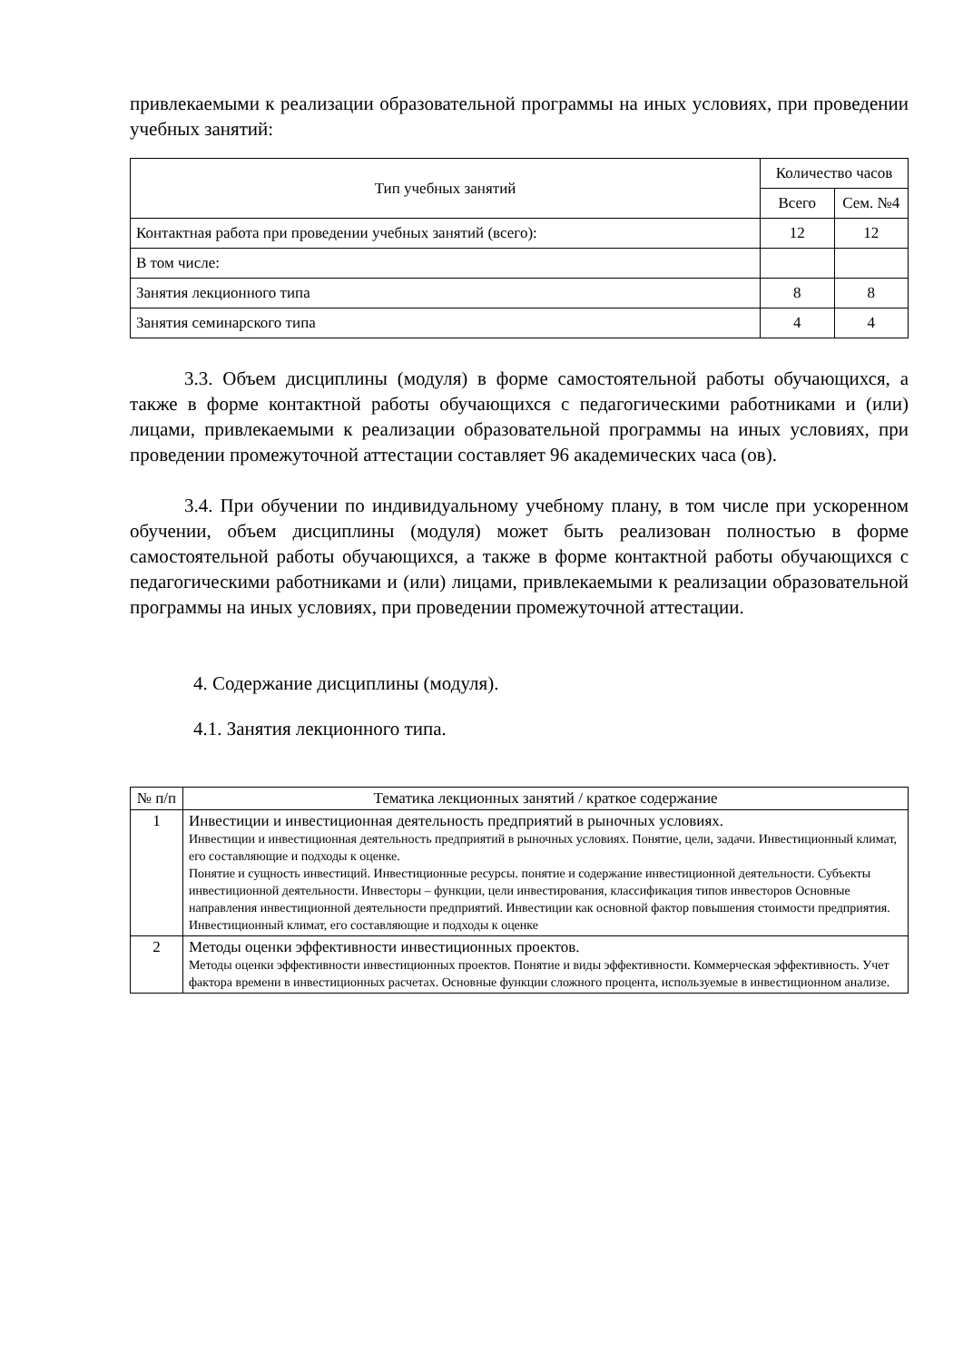привлекаемыми к реализации образовательной программы на иных условиях, при проведении учебных занятий:
| Тип учебных занятий | Количество часов | |
| --- | --- | --- |
| | Всего | Сем. №4 |
| Контактная работа при проведении учебных занятий (всего): | 12 | 12 |
| В том числе: | | |
| Занятия лекционного типа | 8 | 8 |
| Занятия семинарского типа | 4 | 4 |
3.3. Объем дисциплины (модуля) в форме самостоятельной работы обучающихся, а также в форме контактной работы обучающихся с педагогическими работниками и (или) лицами, привлекаемыми к реализации образовательной программы на иных условиях, при проведении промежуточной аттестации составляет 96 академических часа (ов).
3.4. При обучении по индивидуальному учебному плану, в том числе при ускоренном обучении, объем дисциплины (модуля) может быть реализован полностью в форме самостоятельной работы обучающихся, а также в форме контактной работы обучающихся с педагогическими работниками и (или) лицами, привлекаемыми к реализации образовательной программы на иных условиях, при проведении промежуточной аттестации.
4. Содержание дисциплины (модуля).
4.1. Занятия лекционного типа.
| № п/п | Тематика лекционных занятий / краткое содержание |
| --- | --- |
| 1 | Инвестиции и инвестиционная деятельность предприятий в рыночных условиях. Инвестиции и инвестиционная деятельность предприятий в рыночных условиях. Понятие, цели, задачи. Инвестиционный климат, его составляющие и подходы к оценке. Понятие и сущность инвестиций. Инвестиционные ресурсы. понятие и содержание инвестиционной деятельности. Субъекты инвестиционной деятельности. Инвесторы – функции, цели инвестирования, классификация типов инвесторов Основные направления инвестиционной деятельности предприятий. Инвестиции как основной фактор повышения стоимости предприятия. Инвестиционный климат, его составляющие и подходы к оценке |
| 2 | Методы оценки эффективности инвестиционных проектов. Методы оценки эффективности инвестиционных проектов. Понятие и виды эффективности. Коммерческая эффективность. Учет фактора времени в инвестиционных расчетах. Основные функции сложного процента, используемые в инвестиционном анализе. |